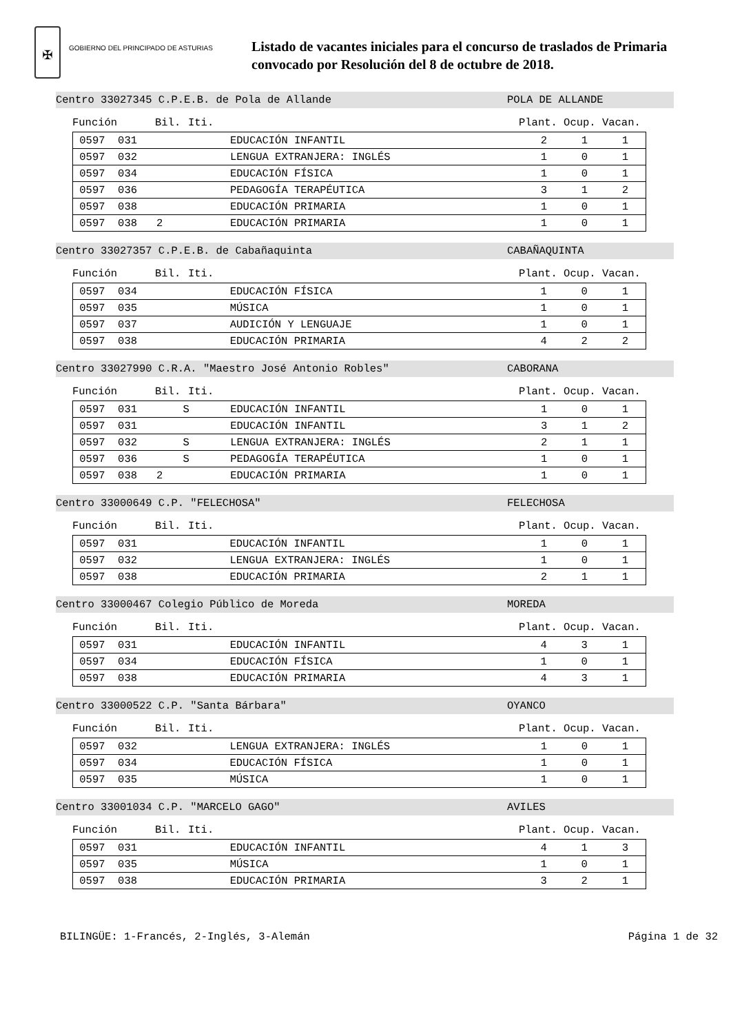✠
GOBIERNO DEL PRINCIPADO DE ASTURIAS
Listado de vacantes iniciales para el concurso de traslados de Primaria
convocado por Resolución del 8 de octubre de 2018.
Centro 33027345 C.P.E.B. de Pola de Allande POLA DE ALLANDE
Función Bil. Iti. Plant. Ocup. Vacan.
| 0597 031 | | EDUCACIÓN INFANTIL | 2 | 1 | 1 |
| 0597 032 | | LENGUA EXTRANJERA: INGLÉS | 1 | 0 | 1 |
| 0597 034 | | EDUCACIÓN FÍSICA | 1 | 0 | 1 |
| 0597 036 | | PEDAGOGÍA TERAPÉUTICA | 3 | 1 | 2 |
| 0597 038 | | EDUCACIÓN PRIMARIA | 1 | 0 | 1 |
| 0597 038 2 | | EDUCACIÓN PRIMARIA | 1 | 0 | 1 |
Centro 33027357 C.P.E.B. de Cabañaquinta CABAÑAQUINTA
Función Bil. Iti. Plant. Ocup. Vacan.
| 0597 034 | | EDUCACIÓN FÍSICA | 1 | 0 | 1 |
| 0597 035 | | MÚSICA | 1 | 0 | 1 |
| 0597 037 | | AUDICIÓN Y LENGUAJE | 1 | 0 | 1 |
| 0597 038 | | EDUCACIÓN PRIMARIA | 4 | 2 | 2 |
Centro 33027990 C.R.A. "Maestro José Antonio Robles" CABORANA
Función Bil. Iti. Plant. Ocup. Vacan.
| 0597 031 | S | EDUCACIÓN INFANTIL | 1 | 0 | 1 |
| 0597 031 | | EDUCACIÓN INFANTIL | 3 | 1 | 2 |
| 0597 032 | S | LENGUA EXTRANJERA: INGLÉS | 2 | 1 | 1 |
| 0597 036 | S | PEDAGOGÍA TERAPÉUTICA | 1 | 0 | 1 |
| 0597 038 2 | | EDUCACIÓN PRIMARIA | 1 | 0 | 1 |
Centro 33000649 C.P. "FELECHOSA" FELECHOSA
Función Bil. Iti. Plant. Ocup. Vacan.
| 0597 031 | | EDUCACIÓN INFANTIL | 1 | 0 | 1 |
| 0597 032 | | LENGUA EXTRANJERA: INGLÉS | 1 | 0 | 1 |
| 0597 038 | | EDUCACIÓN PRIMARIA | 2 | 1 | 1 |
Centro 33000467 Colegio Público de Moreda MOREDA
Función Bil. Iti. Plant. Ocup. Vacan.
| 0597 031 | | EDUCACIÓN INFANTIL | 4 | 3 | 1 |
| 0597 034 | | EDUCACIÓN FÍSICA | 1 | 0 | 1 |
| 0597 038 | | EDUCACIÓN PRIMARIA | 4 | 3 | 1 |
Centro 33000522 C.P. "Santa Bárbara" OYANCO
Función Bil. Iti. Plant. Ocup. Vacan.
| 0597 032 | | LENGUA EXTRANJERA: INGLÉS | 1 | 0 | 1 |
| 0597 034 | | EDUCACIÓN FÍSICA | 1 | 0 | 1 |
| 0597 035 | | MÚSICA | 1 | 0 | 1 |
Centro 33001034 C.P. "MARCELO GAGO" AVILES
Función Bil. Iti. Plant. Ocup. Vacan.
| 0597 031 | | EDUCACIÓN INFANTIL | 4 | 1 | 3 |
| 0597 035 | | MÚSICA | 1 | 0 | 1 |
| 0597 038 | | EDUCACIÓN PRIMARIA | 3 | 2 | 1 |
BILINGÜE: 1-Francés, 2-Inglés, 3-Alemán Página 1 de 32